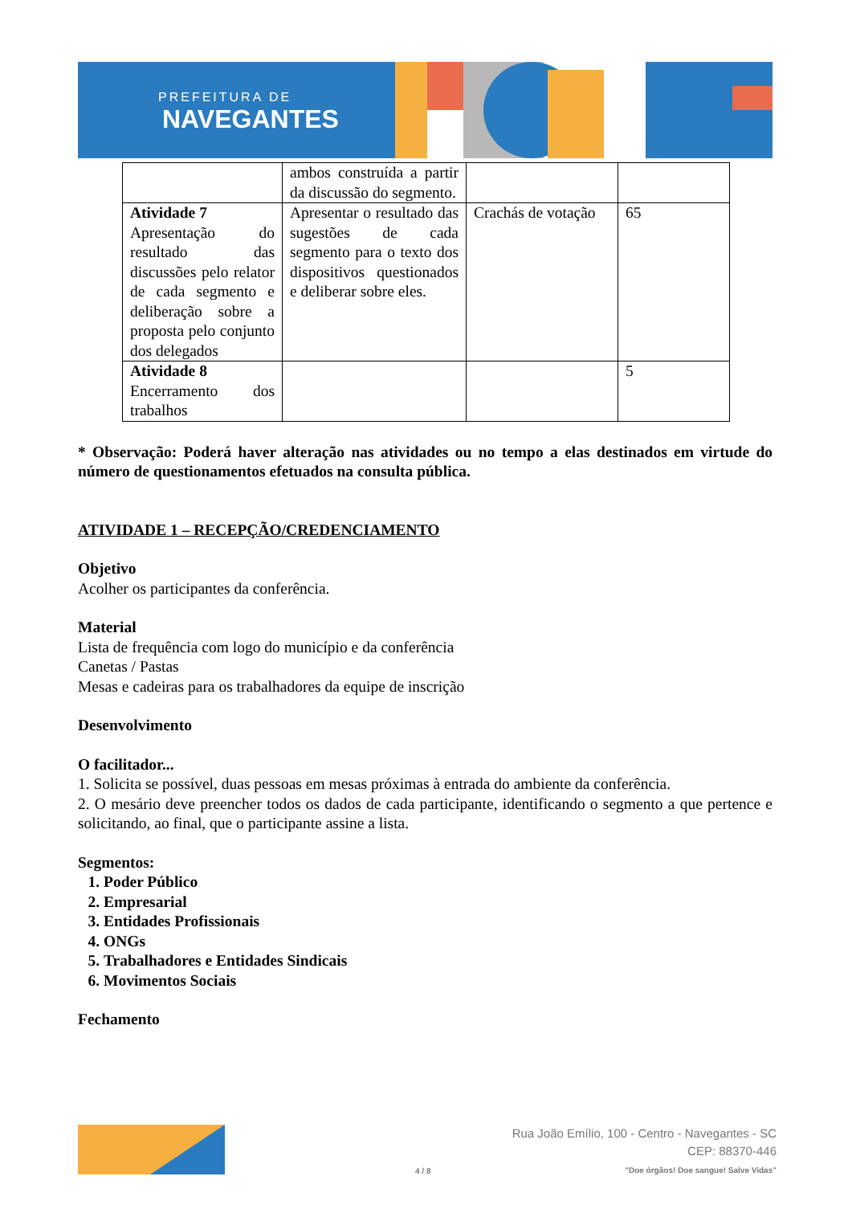PREFEITURA DE
NAVEGANTES
| | ambos construída a partir da discussão do segmento. | | |
| Atividade 7 Apresentação do resultado das discussões pelo relator de cada segmento e deliberação sobre a proposta pelo conjunto dos delegados | Apresentar o resultado das sugestões de cada segmento para o texto dos dispositivos questionados e deliberar sobre eles. | Crachás de votação | 65 |
| Atividade 8 Encerramento dos trabalhos | | | 5 |
* Observação: Poderá haver alteração nas atividades ou no tempo a elas destinados em virtude do número de questionamentos efetuados na consulta pública.
ATIVIDADE 1 – RECEPÇÃO/CREDENCIAMENTO
Objetivo
Acolher os participantes da conferência.
Material
Lista de frequência com logo do município e da conferência
Canetas / Pastas
Mesas e cadeiras para os trabalhadores da equipe de inscrição
Desenvolvimento
O facilitador...
1. Solicita se possível, duas pessoas em mesas próximas à entrada do ambiente da conferência.
2. O mesário deve preencher todos os dados de cada participante, identificando o segmento a que pertence e solicitando, ao final, que o participante assine a lista.
Segmentos:
1. Poder Público
2. Empresarial
3. Entidades Profissionais
4. ONGs
5. Trabalhadores e Entidades Sindicais
6. Movimentos Sociais
Fechamento
4 / 8
Rua João Emílio, 100 - Centro - Navegantes - SC
CEP: 88370-446
"Doe órgãos! Doe sangue! Salve Vidas"